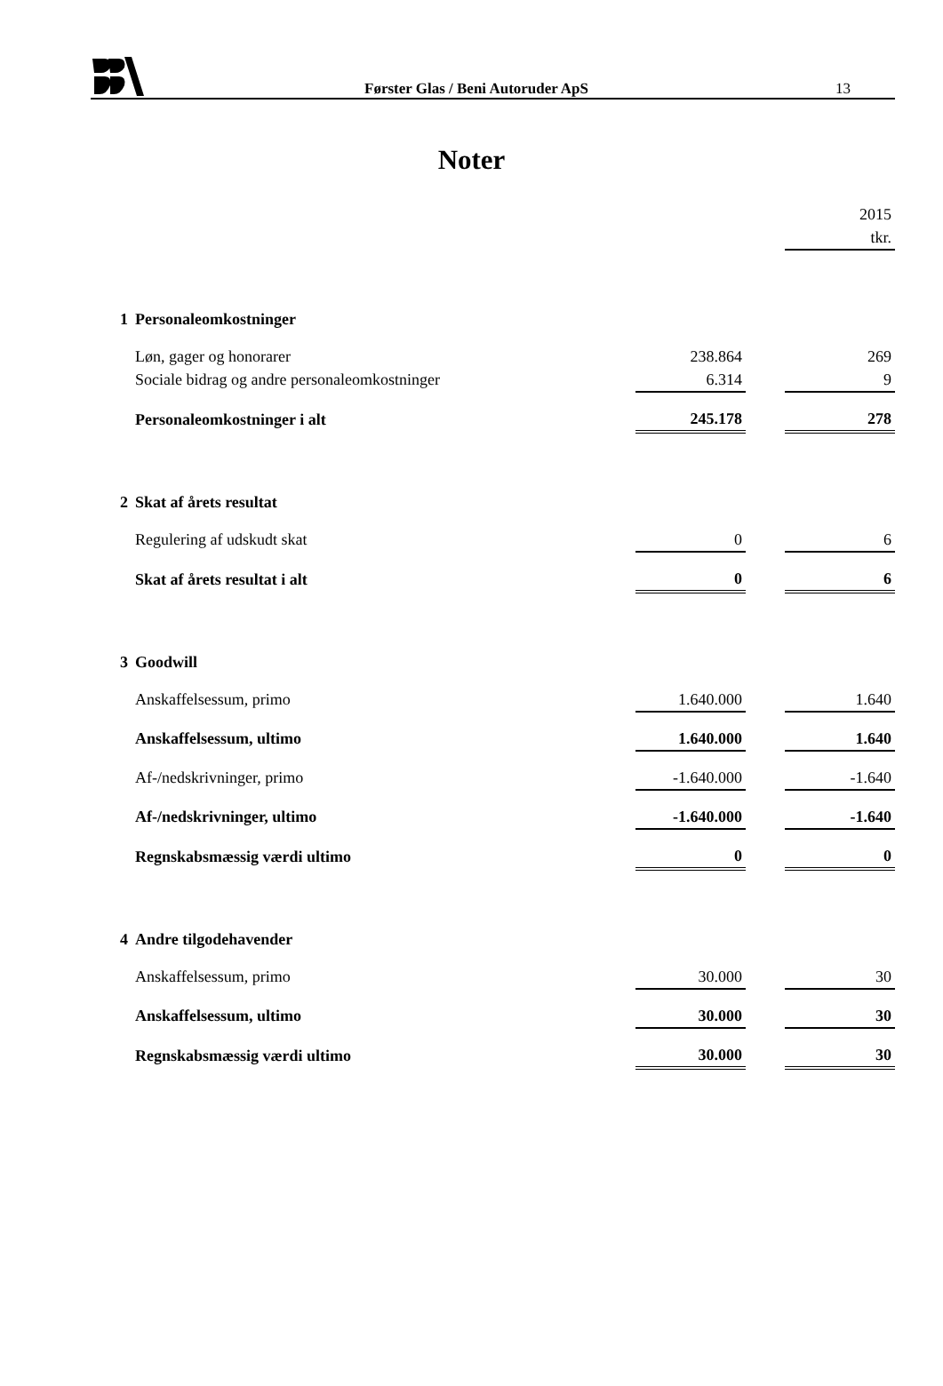Førster Glas / Beni Autoruder ApS
13
Noter
| | | | | 2015 |
| | | | | tkr. |
| 1 | Personaleomkostninger | | | |
| | Løn, gager og honorarer | 238.864 | | 269 |
| | Sociale bidrag og andre personaleomkostninger | 6.314 | | 9 |
| | Personaleomkostninger i alt | 245.178 | | 278 |
| 2 | Skat af årets resultat | | | |
| | Regulering af udskudt skat | 0 | | 6 |
| | Skat af årets resultat i alt | 0 | | 6 |
| 3 | Goodwill | | | |
| | Anskaffelsessum, primo | 1.640.000 | | 1.640 |
| | Anskaffelsessum, ultimo | 1.640.000 | | 1.640 |
| | Af-/nedskrivninger, primo | -1.640.000 | | -1.640 |
| | Af-/nedskrivninger, ultimo | -1.640.000 | | -1.640 |
| | Regnskabsmæssig værdi ultimo | 0 | | 0 |
| 4 | Andre tilgodehavender | | | |
| | Anskaffelsessum, primo | 30.000 | | 30 |
| | Anskaffelsessum, ultimo | 30.000 | | 30 |
| | Regnskabsmæssig værdi ultimo | 30.000 | | 30 |